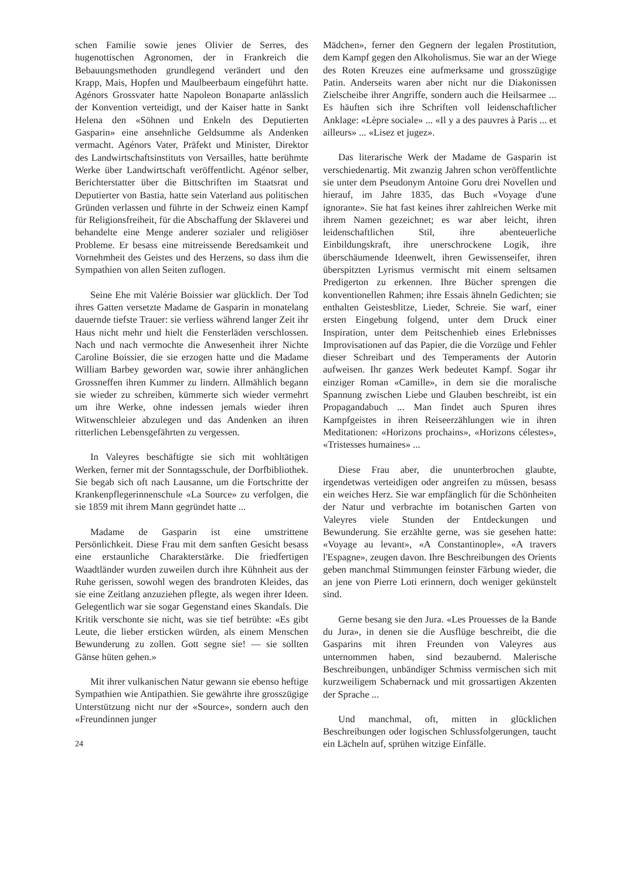schen Familie sowie jenes Olivier de Serres, des hugenottischen Agronomen, der in Frankreich die Bebauungsmethoden grundlegend verändert und den Krapp, Mais, Hopfen und Maulbeerbaum eingeführt hatte. Agénors Grossvater hatte Napoleon Bonaparte anlässlich der Konvention verteidigt, und der Kaiser hatte in Sankt Helena den «Söhnen und Enkeln des Deputierten Gasparin» eine ansehnliche Geldsumme als Andenken vermacht. Agénors Vater, Präfekt und Minister, Direktor des Landwirtschaftsinstituts von Versailles, hatte berühmte Werke über Landwirtschaft veröffentlicht. Agénor selber, Berichterstatter über die Bittschriften im Staatsrat und Deputierter von Bastia, hatte sein Vaterland aus politischen Gründen verlassen und führte in der Schweiz einen Kampf für Religionsfreiheit, für die Abschaffung der Sklaverei und behandelte eine Menge anderer sozialer und religiöser Probleme. Er besass eine mitreissende Beredsamkeit und Vornehmheit des Geistes und des Herzens, so dass ihm die Sympathien von allen Seiten zuflogen.
Seine Ehe mit Valérie Boissier war glücklich. Der Tod ihres Gatten versetzte Madame de Gasparin in monatelang dauernde tiefste Trauer: sie verliess während langer Zeit ihr Haus nicht mehr und hielt die Fensterläden verschlossen. Nach und nach vermochte die Anwesenheit ihrer Nichte Caroline Boissier, die sie erzogen hatte und die Madame William Barbey geworden war, sowie ihrer anhänglichen Grossneffen ihren Kummer zu lindern. Allmählich begann sie wieder zu schreiben, kümmerte sich wieder vermehrt um ihre Werke, ohne indessen jemals wieder ihren Witwenschleier abzulegen und das Andenken an ihren ritterlichen Lebensgefährten zu vergessen.
In Valeyres beschäftigte sie sich mit wohltätigen Werken, ferner mit der Sonntagsschule, der Dorfbibliothek. Sie begab sich oft nach Lausanne, um die Fortschritte der Krankenpflegerinnenschule «La Source» zu verfolgen, die sie 1859 mit ihrem Mann gegründet hatte ...
Madame de Gasparin ist eine umstrittene Persönlichkeit. Diese Frau mit dem sanften Gesicht besass eine erstaunliche Charakterstärke. Die friedfertigen Waadtländer wurden zuweilen durch ihre Kühnheit aus der Ruhe gerissen, sowohl wegen des brandroten Kleides, das sie eine Zeitlang anzuziehen pflegte, als wegen ihrer Ideen. Gelegentlich war sie sogar Gegenstand eines Skandals. Die Kritik verschonte sie nicht, was sie tief betrübte: «Es gibt Leute, die lieber ersticken würden, als einem Menschen Bewunderung zu zollen. Gott segne sie! — sie sollten Gänse hüten gehen.»
Mit ihrer vulkanischen Natur gewann sie ebenso heftige Sympathien wie Antipathien. Sie gewährte ihre grosszügige Unterstützung nicht nur der «Source», sondern auch den «Freundinnen junger
24
Mädchen», ferner den Gegnern der legalen Prostitution, dem Kampf gegen den Alkoholismus. Sie war an der Wiege des Roten Kreuzes eine aufmerksame und grosszügige Patin. Anderseits waren aber nicht nur die Diakonissen Zielscheibe ihrer Angriffe, sondern auch die Heilsarmee ... Es häuften sich ihre Schriften voll leidenschaftlicher Anklage: «Lèpre sociale» ... «Il y a des pauvres à Paris ... et ailleurs» ... «Lisez et jugez».
Das literarische Werk der Madame de Gasparin ist verschiedenartig. Mit zwanzig Jahren schon veröffentlichte sie unter dem Pseudonym Antoine Goru drei Novellen und hierauf, im Jahre 1835, das Buch «Voyage d'une ignorante». Sie hat fast keines ihrer zahlreichen Werke mit ihrem Namen gezeichnet; es war aber leicht, ihren leidenschaftlichen Stil, ihre abenteuerliche Einbildungskraft, ihre unerschrockene Logik, ihre überschäumende Ideenwelt, ihren Gewissenseifer, ihren überspitzten Lyrismus vermischt mit einem seltsamen Predigerton zu erkennen. Ihre Bücher sprengen die konventionellen Rahmen; ihre Essais ähneln Gedichten; sie enthalten Geistesblitze, Lieder, Schreie. Sie warf, einer ersten Eingebung folgend, unter dem Druck einer Inspiration, unter dem Peitschenhieb eines Erlebnisses Improvisationen auf das Papier, die die Vorzüge und Fehler dieser Schreibart und des Temperaments der Autorin aufweisen. Ihr ganzes Werk bedeutet Kampf. Sogar ihr einziger Roman «Camille», in dem sie die moralische Spannung zwischen Liebe und Glauben beschreibt, ist ein Propagandabuch ... Man findet auch Spuren ihres Kampfgeistes in ihren Reiseerzählungen wie in ihren Meditationen: «Horizons prochains», «Horizons célestes», «Tristesses humaines» ...
Diese Frau aber, die ununterbrochen glaubte, irgendetwas verteidigen oder angreifen zu müssen, besass ein weiches Herz. Sie war empfänglich für die Schönheiten der Natur und verbrachte im botanischen Garten von Valeyres viele Stunden der Entdeckungen und Bewunderung. Sie erzählte gerne, was sie gesehen hatte: «Voyage au levant», «A Constantinople», «A travers l'Espagne», zeugen davon. Ihre Beschreibungen des Orients geben manchmal Stimmungen feinster Färbung wieder, die an jene von Pierre Loti erinnern, doch weniger gekünstelt sind.
Gerne besang sie den Jura. «Les Prouesses de la Bande du Jura», in denen sie die Ausflüge beschreibt, die die Gasparins mit ihren Freunden von Valeyres aus unternommen haben, sind bezaubernd. Malerische Beschreibungen, unbändiger Schmiss vermischen sich mit kurzweiligem Schabernack und mit grossartigen Akzenten der Sprache ...
Und manchmal, oft, mitten in glücklichen Beschreibungen oder logischen Schlussfolgerungen, taucht ein Lächeln auf, sprühen witzige Einfälle.